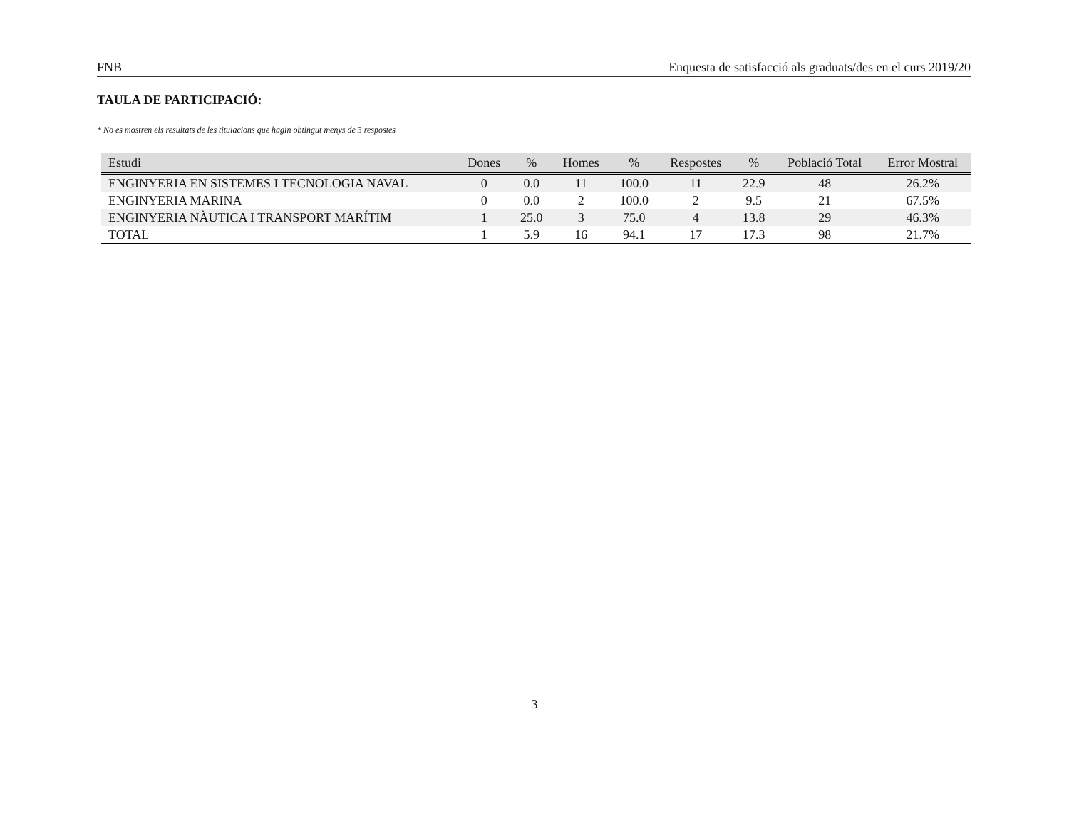FNB Enquesta de satisfacció als graduats/des en el curs 2019/20
TAULA DE PARTICIPACIÓ:
* No es mostren els resultats de les titulacions que hagin obtingut menys de 3 respostes
| Estudi | Dones | % | Homes | % | Respostes | % | Població Total | Error Mostral |
| --- | --- | --- | --- | --- | --- | --- | --- | --- |
| ENGINYERIA EN SISTEMES I TECNOLOGIA NAVAL | 0 | 0.0 | 11 | 100.0 | 11 | 22.9 | 48 | 26.2% |
| ENGINYERIA MARINA | 0 | 0.0 | 2 | 100.0 | 2 | 9.5 | 21 | 67.5% |
| ENGINYERIA NÀUTICA I TRANSPORT MARÍTIM | 1 | 25.0 | 3 | 75.0 | 4 | 13.8 | 29 | 46.3% |
| TOTAL | 1 | 5.9 | 16 | 94.1 | 17 | 17.3 | 98 | 21.7% |
3